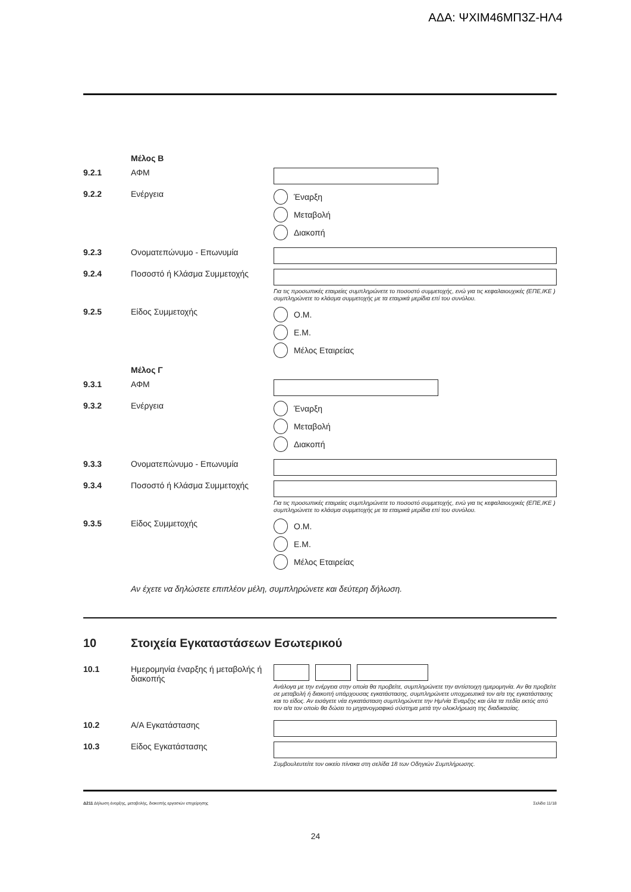ΑΔΑ: ΨΧΙΜ46ΜΠ3Ζ-ΗΛ4
Μέλος Β
9.2.1 ΑΦΜ
9.2.2 Ενέργεια Έναρξη
Μεταβολή
Διακοπή
9.2.3 Ονοματεπώνυμο - Επωνυμία
9.2.4 Ποσοστό ή Κλάσμα Συμμετοχής
Για τις προσωπικές εταιρείες συμπληρώνετε το ποσοστό συμμετοχής, ενώ για τις κεφαλαιουχικές (ΕΠΕ,ΙΚΕ ) συμπληρώνετε το κλάσμα συμμετοχής με τα εταιρικά μερίδια επί του συνόλου.
9.2.5 Είδος Συμμετοχής Ο.Μ.
Ε.Μ.
Μέλος Εταιρείας
Μέλος Γ
9.3.1 ΑΦΜ
9.3.2 Ενέργεια Έναρξη
Μεταβολή
Διακοπή
9.3.3 Ονοματεπώνυμο - Επωνυμία
9.3.4 Ποσοστό ή Κλάσμα Συμμετοχής
Για τις προσωπικές εταιρείες συμπληρώνετε το ποσοστό συμμετοχής, ενώ για τις κεφαλαιουχικές (ΕΠΕ,ΙΚΕ ) συμπληρώνετε το κλάσμα συμμετοχής με τα εταιρικά μερίδια επί του συνόλου.
9.3.5 Είδος Συμμετοχής Ο.Μ.
Ε.Μ.
Μέλος Εταιρείας
Αν έχετε να δηλώσετε επιπλέον μέλη, συμπληρώνετε και δεύτερη δήλωση.
10 Στοιχεία Εγκαταστάσεων Εσωτερικού
10.1 Ημερομηνία έναρξης ή μεταβολής ή διακοπής
Ανάλογα με την ενέργεια στην οποία θα προβείτε, συμπληρώνετε την αντίστοιχη ημερομηνία. Αν θα προβείτε σε μεταβολή ή διακοπή υπάρχουσας εγκατάστασης, συμπληρώνετε υποχρεωτικά τον α/α της εγκατάστασης και το είδος. Αν εισάγετε νέα εγκατάσταση συμπληρώνετε την Ημ/νία Έναρξης και όλα τα πεδία εκτός από τον α/α τον οποίο θα δώσει το μηχανογραφικό σύστημα μετά την ολοκλήρωση της διαδικασίας.
10.2 Α/Α Εγκατάστασης
10.3 Είδος Εγκατάστασης
Συμβουλευτείτε τον οικείο πίνακα στη σελίδα 18 των Οδηγιών Συμπλήρωσης.
Δ211 Δήλωση έναρξης, μεταβολής, διακοπής εργασιών επιχείρησης Σελίδα 11/18
24